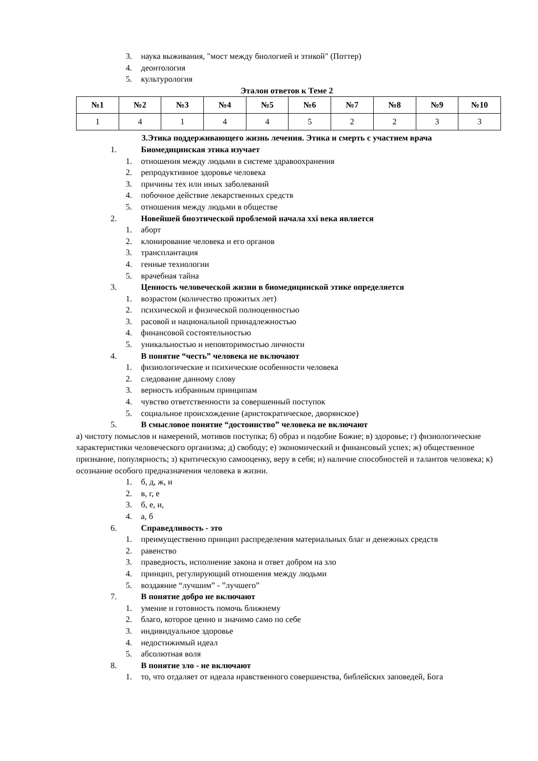3. наука выживания, "мост между биологией и этикой" (Поттер)
4. деонтология
5. культурология
Эталон ответов к Теме 2
| №1 | №2 | №3 | №4 | №5 | №6 | №7 | №8 | №9 | №10 |
| --- | --- | --- | --- | --- | --- | --- | --- | --- | --- |
| 1 | 4 | 1 | 4 | 4 | 5 | 2 | 2 | 3 | 3 |
3.Этика поддерживающего жизнь лечения. Этика и смерть с участием врача
1. Биомедицинская этика изучает
1. отношения между людьми в системе здравоохранения
2. репродуктивное здоровье человека
3. причины тех или иных заболеваний
4. побочное действие лекарственных средств
5. отношения между людьми в обществе
2. Новейшей биоэтической проблемой начала xxi века является
1. аборт
2. клонирование человека и его органов
3. трансплантация
4. генные технологии
5. врачебная тайна
3. Ценность человеческой жизни в биомедицинской этике определяется
1. возрастом (количество прожитых лет)
2. психической и физической полноценностью
3. расовой и национальной принадлежностью
4. финансовой состоятельностью
5. уникальностью и неповторимостью личности
4. В понятие “честь” человека не включают
1. физиологические и психические особенности человека
2. следование данному слову
3. верность избранным принципам
4. чувство ответственности за совершенный поступок
5. социальное происхождение (аристократическое, дворянское)
5. В смысловое понятие “достоинство” человека не включают
а) чистоту помыслов и намерений, мотивов поступка; б) образ и подобие Божие; в) здоровье; г) физиологические характеристики человеческого организма; д) свободу; е) экономический и финансовый успех; ж) общественное признание, популярность; з) критическую самооценку, веру в себя; и) наличие способностей и талантов человека; к) осознание особого предназначения человека в жизни.
1. б, д, ж, и
2. в, г, е
3. б, е, и,
4. а, б
6. Справедливость - это
1. преимущественно принцип распределения материальных благ и денежных средств
2. равенство
3. праведность, исполнение закона и ответ добром на зло
4. принцип, регулирующий отношения между людьми
5. воздаяние “лучшим” - ”лучшего”
7. В понятие добро не включают
1. умение и готовность помочь ближнему
2. благо, которое ценно и значимо само по себе
3. индивидуальное здоровье
4. недостижимый идеал
5. абсолютная воля
8. В понятие зло - не включают
1. то, что отдаляет от идеала нравственного совершенства, библейских заповедей, Бога